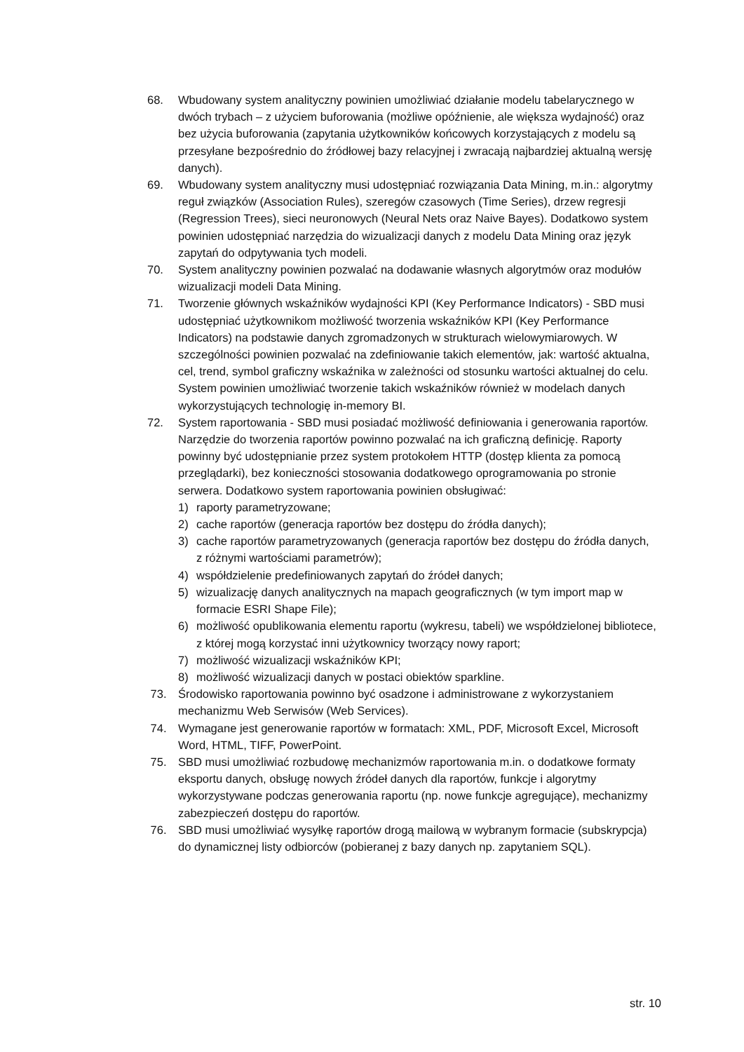68. Wbudowany system analityczny powinien umożliwiać działanie modelu tabelarycznego w dwóch trybach – z użyciem buforowania (możliwe opóźnienie, ale większa wydajność) oraz bez użycia buforowania (zapytania użytkowników końcowych korzystających z modelu są przesyłane bezpośrednio do źródłowej bazy relacyjnej i zwracają najbardziej aktualną wersję danych).
69. Wbudowany system analityczny musi udostępniać rozwiązania Data Mining, m.in.: algorytmy reguł związków (Association Rules), szeregów czasowych (Time Series), drzew regresji (Regression Trees), sieci neuronowych (Neural Nets oraz Naive Bayes). Dodatkowo system powinien udostępniać narzędzia do wizualizacji danych z modelu Data Mining oraz język zapytań do odpytywania tych modeli.
70. System analityczny powinien pozwalać na dodawanie własnych algorytmów oraz modułów wizualizacji modeli Data Mining.
71. Tworzenie głównych wskaźników wydajności KPI (Key Performance Indicators) - SBD musi udostępniać użytkownikom możliwość tworzenia wskaźników KPI (Key Performance Indicators) na podstawie danych zgromadzonych w strukturach wielowymiarowych. W szczególności powinien pozwalać na zdefiniowanie takich elementów, jak: wartość aktualna, cel, trend, symbol graficzny wskaźnika w zależności od stosunku wartości aktualnej do celu. System powinien umożliwiać tworzenie takich wskaźników również w modelach danych wykorzystujących technologię in-memory BI.
72. System raportowania - SBD musi posiadać możliwość definiowania i generowania raportów. Narzędzie do tworzenia raportów powinno pozwalać na ich graficzną definicję. Raporty powinny być udostępnianie przez system protokołem HTTP (dostęp klienta za pomocą przeglądarki), bez konieczności stosowania dodatkowego oprogramowania po stronie serwera. Dodatkowo system raportowania powinien obsługiwać:
1) raporty parametryzowane;
2) cache raportów (generacja raportów bez dostępu do źródła danych);
3) cache raportów parametryzowanych (generacja raportów bez dostępu do źródła danych,
z różnymi wartościami parametrów);
4) współdzielenie predefiniowanych zapytań do źródeł danych;
5) wizualizację danych analitycznych na mapach geograficznych (w tym import map w formacie ESRI Shape File);
6) możliwość opublikowania elementu raportu (wykresu, tabeli) we współdzielonej bibliotece,
z której mogą korzystać inni użytkownicy tworzący nowy raport;
7) możliwość wizualizacji wskaźników KPI;
8) możliwość wizualizacji danych w postaci obiektów sparkline.
73. Środowisko raportowania powinno być osadzone i administrowane z wykorzystaniem mechanizmu Web Serwisów (Web Services).
74. Wymagane jest generowanie raportów w formatach: XML, PDF, Microsoft Excel, Microsoft Word, HTML, TIFF, PowerPoint.
75. SBD musi umożliwiać rozbudowę mechanizmów raportowania m.in. o dodatkowe formaty eksportu danych, obsługę nowych źródeł danych dla raportów, funkcje i algorytmy wykorzystywane podczas generowania raportu (np. nowe funkcje agregujące), mechanizmy zabezpieczeń dostępu do raportów.
76. SBD musi umożliwiać wysyłkę raportów drogą mailową w wybranym formacie (subskrypcja) do dynamicznej listy odbiorców (pobieranej z bazy danych np. zapytaniem SQL).
str. 10